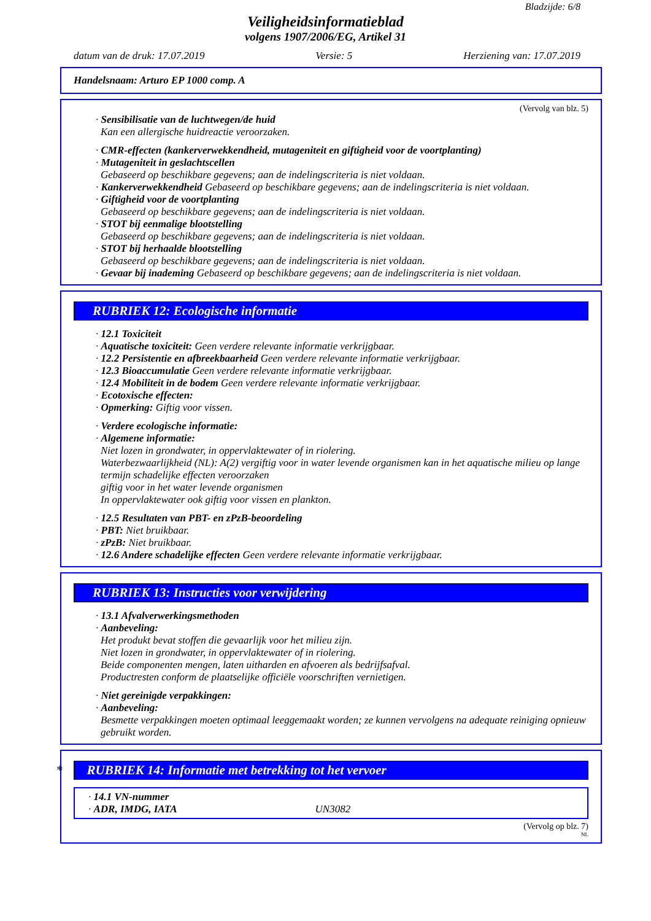Bladzijde: 6/8
Veiligheidsinformatieblad
volgens 1907/2006/EG, Artikel 31
datum van de druk: 17.07.2019 Versie: 5 Herziening van: 17.07.2019
Handelsnaam: Arturo EP 1000 comp. A
(Vervolg van blz. 5)
· Sensibilisatie van de luchtwegen/de huid
Kan een allergische huidreactie veroorzaken.
· CMR-effecten (kankerverwekkendheid, mutageniteit en giftigheid voor de voortplanting)
· Mutageniteit in geslachtscellen
Gebaseerd op beschikbare gegevens; aan de indelingscriteria is niet voldaan.
· Kankerverwekkendheid Gebaseerd op beschikbare gegevens; aan de indelingscriteria is niet voldaan.
· Giftigheid voor de voortplanting
Gebaseerd op beschikbare gegevens; aan de indelingscriteria is niet voldaan.
· STOT bij eenmalige blootstelling
Gebaseerd op beschikbare gegevens; aan de indelingscriteria is niet voldaan.
· STOT bij herhaalde blootstelling
Gebaseerd op beschikbare gegevens; aan de indelingscriteria is niet voldaan.
· Gevaar bij inademing Gebaseerd op beschikbare gegevens; aan de indelingscriteria is niet voldaan.
RUBRIEK 12: Ecologische informatie
· 12.1 Toxiciteit
· Aquatische toxiciteit: Geen verdere relevante informatie verkrijgbaar.
· 12.2 Persistentie en afbreekbaarheid Geen verdere relevante informatie verkrijgbaar.
· 12.3 Bioaccumulatie Geen verdere relevante informatie verkrijgbaar.
· 12.4 Mobiliteit in de bodem Geen verdere relevante informatie verkrijgbaar.
· Ecotoxische effecten:
· Opmerking: Giftig voor vissen.
· Verdere ecologische informatie:
· Algemene informatie:
Niet lozen in grondwater, in oppervlaktewater of in riolering.
Waterbezwaarlijkheid (NL): A(2) vergiftig voor in water levende organismen kan in het aquatische milieu op lange termijn schadelijke effecten veroorzaken
giftig voor in het water levende organismen
In oppervlaktewater ook giftig voor vissen en plankton.
· 12.5 Resultaten van PBT- en zPzB-beoordeling
· PBT: Niet bruikbaar.
· zPzB: Niet bruikbaar.
· 12.6 Andere schadelijke effecten Geen verdere relevante informatie verkrijgbaar.
RUBRIEK 13: Instructies voor verwijdering
· 13.1 Afvalverwerkingsmethoden
· Aanbeveling:
Het produkt bevat stoffen die gevaarlijk voor het milieu zijn.
Niet lozen in grondwater, in oppervlaktewater of in riolering.
Beide componenten mengen, laten uitharden en afvoeren als bedrijfsafval.
Productresten conform de plaatselijke officiële voorschriften vernietigen.
· Niet gereinigde verpakkingen:
· Aanbeveling:
Besmette verpakkingen moeten optimaal leeggemaakt worden; ze kunnen vervolgens na adequate reiniging opnieuw gebruikt worden.
* RUBRIEK 14: Informatie met betrekking tot het vervoer
· 14.1 VN-nummer
· ADR, IMDG, IATA UN3082
(Vervolg op blz. 7)
NL